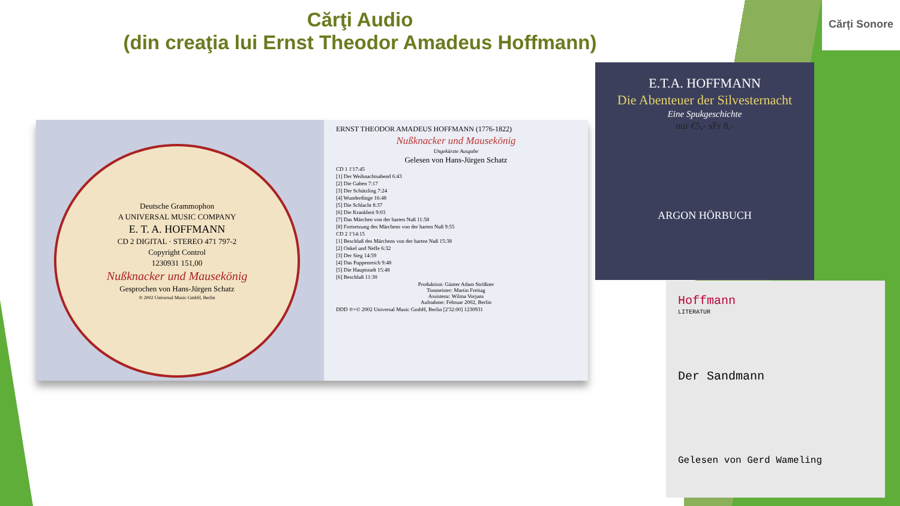Cărți Sonore
Cărţi Audio
(din creaţia lui Ernst Theodor Amadeus Hoffmann)
Deutsche Grammophon
A UNIVERSAL MUSIC COMPANY
E. T. A. HOFFMANN
CD 2 DIGITAL · STEREO 471 797-2
Copyright Control
1230931 151,00
Nußknacker und Mausekönig
Gesprochen von Hans-Jürgen Schatz
℗ 2002 Universal Music GmbH, Berlin
ERNST THEODOR AMADEUS HOFFMANN (1776-1822)
Nußknacker und Mausekönig
Ungekürzte Ausgabe
Gelesen von Hans-Jürgen Schatz
CD 1 1'17:45
[1] Der Weihnachtsabend 6:43
[2] Die Gaben 7:17
[3] Der Schützling 7:24
[4] Wunderdinge 16:48
[5] Die Schlacht 8:37
[6] Die Krankheit 9:03
[7] Das Märchen von der harten Nuß 11:58
[8] Fortsetzung des Märchens von der harten Nuß 9:55
CD 2 1'14:15
[1] Beschluß des Märchens von der harten Nuß 15:38
[2] Onkel und Neffe 6:32
[3] Der Sieg 14:59
[4] Das Puppenreich 9:48
[5] Die Hauptstadt 15:48
[6] Beschluß 11:30
Produktion: Günter Adam Strößner
Tonmeister: Martin Freitag
Assistenz: Wilma Vorjans
Aufnahme: Februar 2002, Berlin
DDD ℗+© 2002 Universal Music GmbH, Berlin [2'32:00] 1230931
E.T.A. HOFFMANN
Die Abenteuer der Silvesternacht
Eine Spukgeschichte
nur €5,- sFr 8,-
ARGON HÖRBUCH
Hoffmann
LITERATUR
Der Sandmann
Gelesen von Gerd Wameling